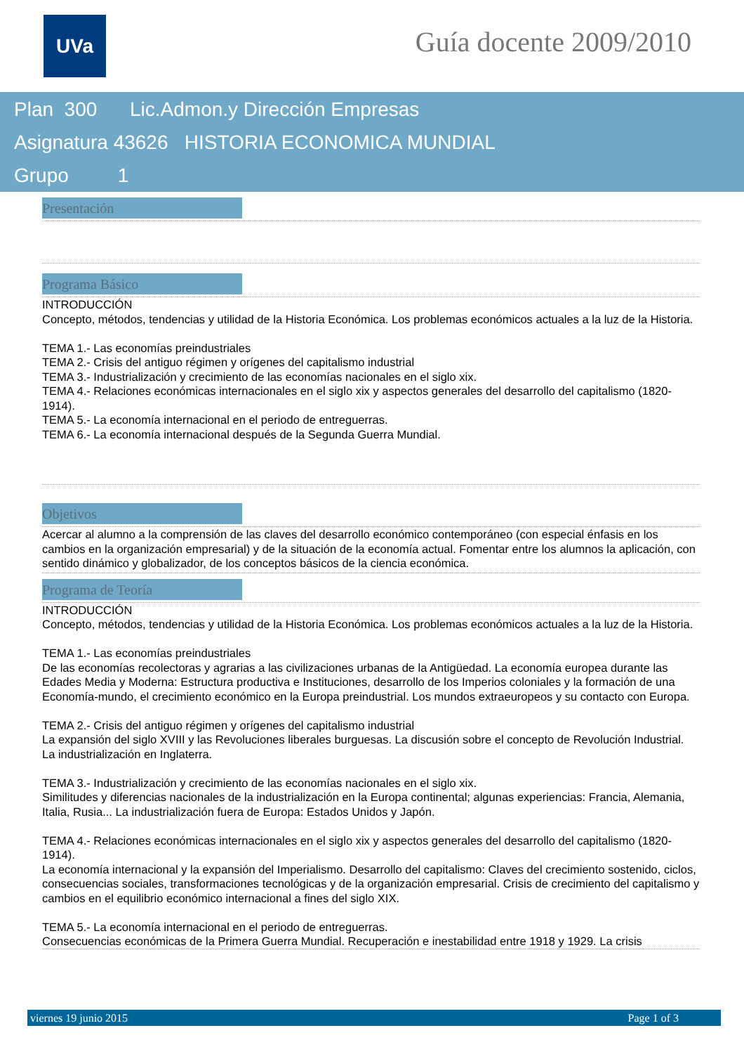UVa Guía docente 2009/2010
Plan 300 Lic.Admon.y Dirección Empresas
Asignatura 43626 HISTORIA ECONOMICA MUNDIAL
Grupo 1
Presentación
Programa Básico
INTRODUCCIÓN
Concepto, métodos, tendencias y utilidad de la Historia Económica. Los problemas económicos actuales a la luz de la Historia.
TEMA 1.- Las economías preindustriales
TEMA 2.- Crisis del antiguo régimen y orígenes del capitalismo industrial
TEMA 3.- Industrialización y crecimiento de las economías nacionales en el siglo xix.
TEMA 4.- Relaciones económicas internacionales en el siglo xix y aspectos generales del desarrollo del capitalismo (1820-1914).
TEMA 5.- La economía internacional en el periodo de entreguerras.
TEMA 6.- La economía internacional después de la Segunda Guerra Mundial.
Objetivos
Acercar al alumno a la comprensión de las claves del desarrollo económico contemporáneo (con especial énfasis en los cambios en la organización empresarial) y de la situación de la economía actual. Fomentar entre los alumnos la aplicación, con sentido dinámico y globalizador, de los conceptos básicos de la ciencia económica.
Programa de Teoría
INTRODUCCIÓN
Concepto, métodos, tendencias y utilidad de la Historia Económica. Los problemas económicos actuales a la luz de la Historia.
TEMA 1.- Las economías preindustriales
De las economías recolectoras y agrarias a las civilizaciones urbanas de la Antigüedad. La economía europea durante las Edades Media y Moderna: Estructura productiva e Instituciones, desarrollo de los Imperios coloniales y la formación de una Economía-mundo, el crecimiento económico en la Europa preindustrial. Los mundos extraeuropeos y su contacto con Europa.
TEMA 2.- Crisis del antiguo régimen y orígenes del capitalismo industrial
La expansión del siglo XVIII y las Revoluciones liberales burguesas. La discusión sobre el concepto de Revolución Industrial. La industrialización en Inglaterra.
TEMA 3.- Industrialización y crecimiento de las economías nacionales en el siglo xix.
Similitudes y diferencias nacionales de la industrialización en la Europa continental; algunas experiencias: Francia, Alemania, Italia, Rusia... La industrialización fuera de Europa: Estados Unidos y Japón.
TEMA 4.- Relaciones económicas internacionales en el siglo xix y aspectos generales del desarrollo del capitalismo (1820-1914).
La economía internacional y la expansión del Imperialismo. Desarrollo del capitalismo: Claves del crecimiento sostenido, ciclos, consecuencias sociales, transformaciones tecnológicas y de la organización empresarial. Crisis de crecimiento del capitalismo y cambios en el equilibrio económico internacional a fines del siglo XIX.
TEMA 5.- La economía internacional en el periodo de entreguerras.
Consecuencias económicas de la Primera Guerra Mundial. Recuperación e inestabilidad entre 1918 y 1929. La crisis
viernes 19 junio 2015 Page 1 of 3